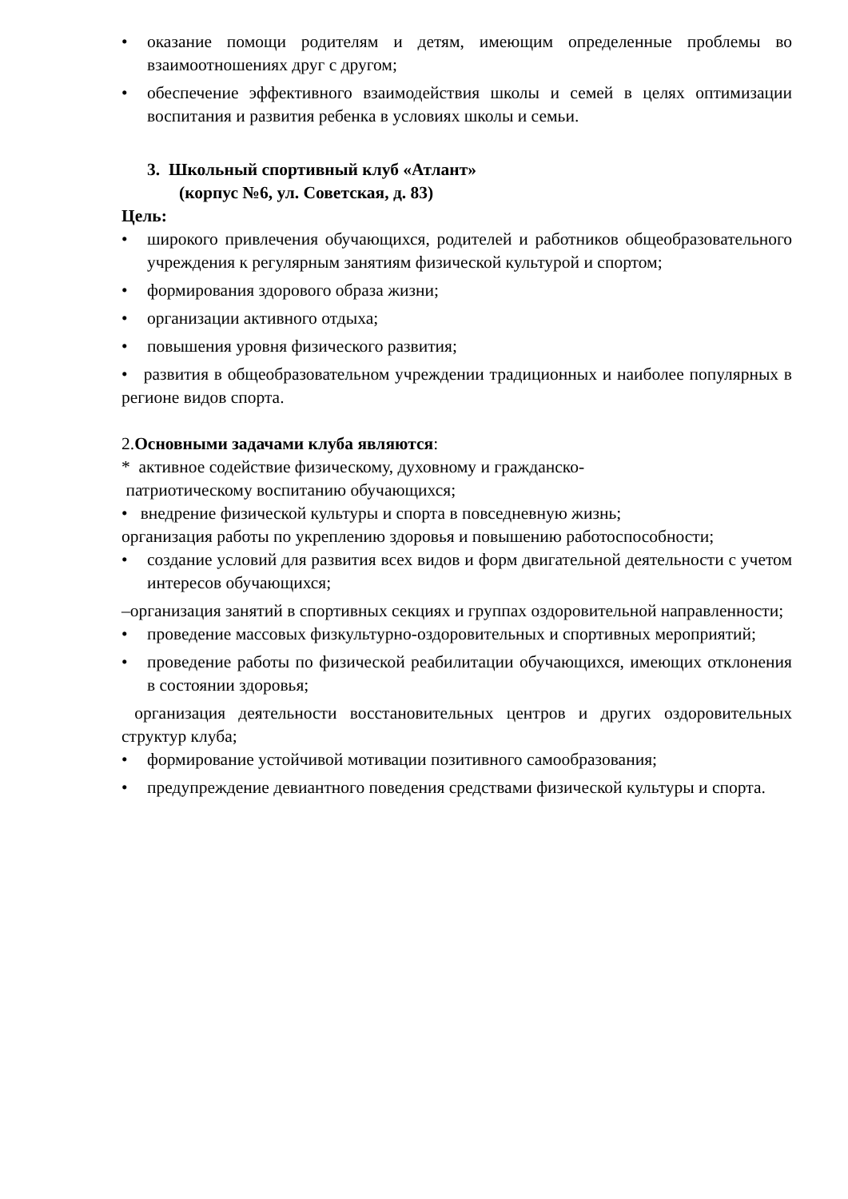• оказание помощи родителям и детям, имеющим определенные проблемы во взаимоотношениях друг с другом;
• обеспечение эффективного взаимодействия школы и семей в целях оптимизации воспитания и развития ребенка в условиях школы и семьи.
3. Школьный спортивный клуб «Атлант»
(корпус №6, ул. Советская, д. 83)
Цель:
• широкого привлечения обучающихся, родителей и работников общеобразовательного учреждения к регулярным занятиям физической культурой и спортом;
• формирования здорового образа жизни;
• организации активного отдыха;
• повышения уровня физического развития;
• развития в общеобразовательном учреждении традиционных и наиболее популярных в регионе видов спорта.
2.Основными задачами клуба являются:
* активное содействие физическому, духовному и гражданско-
патриотическому воспитанию обучающихся;
• внедрение физической культуры и спорта в повседневную жизнь;
организация работы по укреплению здоровья и повышению работоспособности;
• создание условий для развития всех видов и форм двигательной деятельности с учетом интересов обучающихся;
–организация занятий в спортивных секциях и группах оздоровительной направленности;
• проведение массовых физкультурно-оздоровительных и спортивных мероприятий;
• проведение работы по физической реабилитации обучающихся, имеющих отклонения в состоянии здоровья;
организация деятельности восстановительных центров и других оздоровительных структур клуба;
• формирование устойчивой мотивации позитивного самообразования;
• предупреждение девиантного поведения средствами физической культуры и спорта.